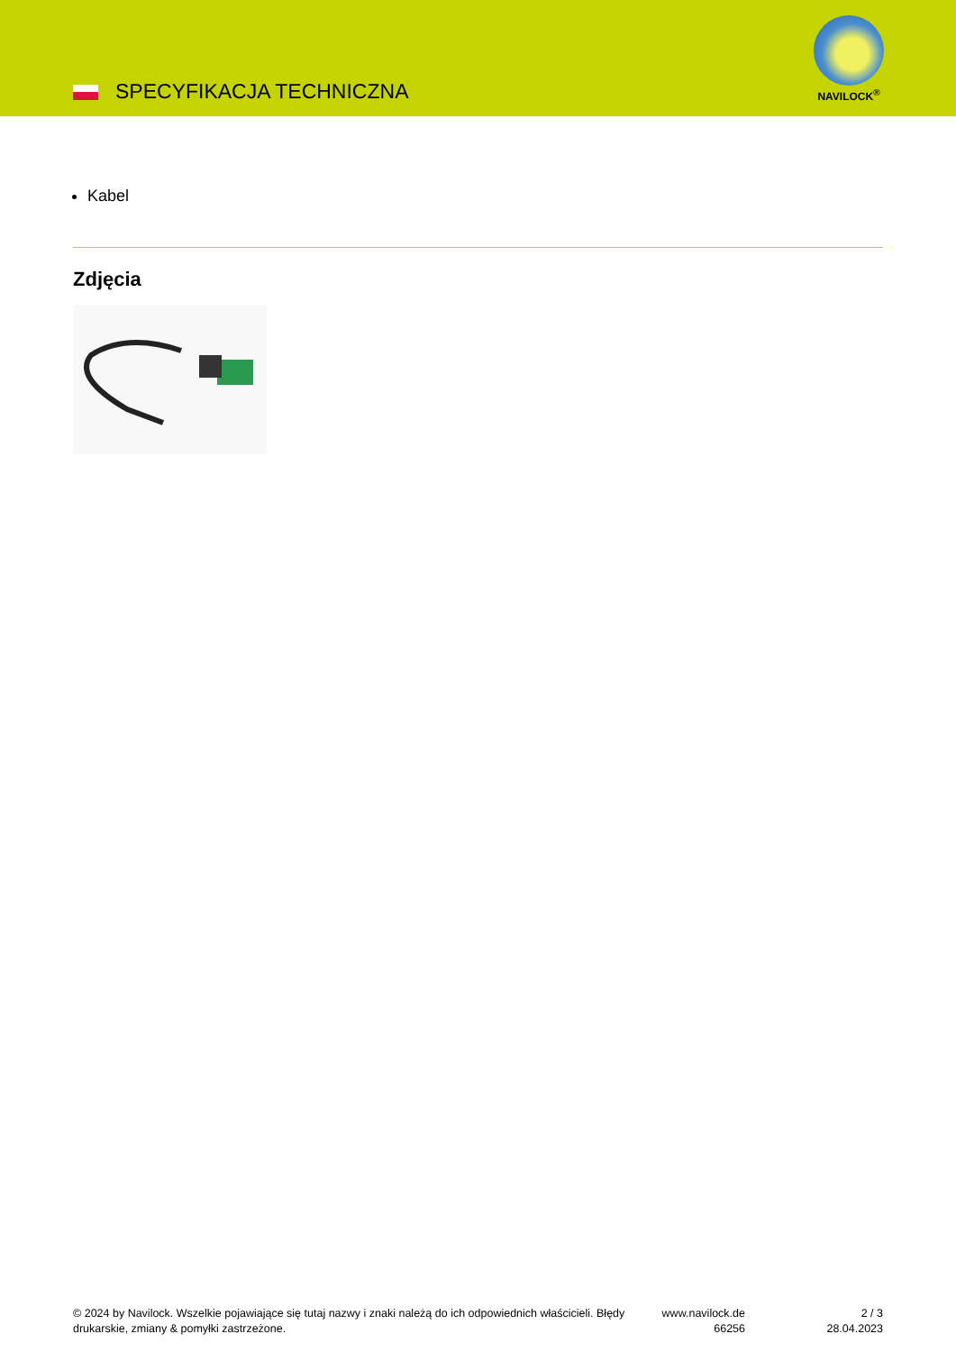SPECYFIKACJA TECHNICZNA
NAVILOCK<sup>®</sup>
Kabel
Zdjęcia
© 2024 by Navilock. Wszelkie pojawiające się tutaj nazwy i znaki należą do ich odpowiednich właścicieli. Błędy drukarskie, zmiany & pomyłki zastrzeżone.
www.navilock.de
66256
2 / 3
28.04.2023